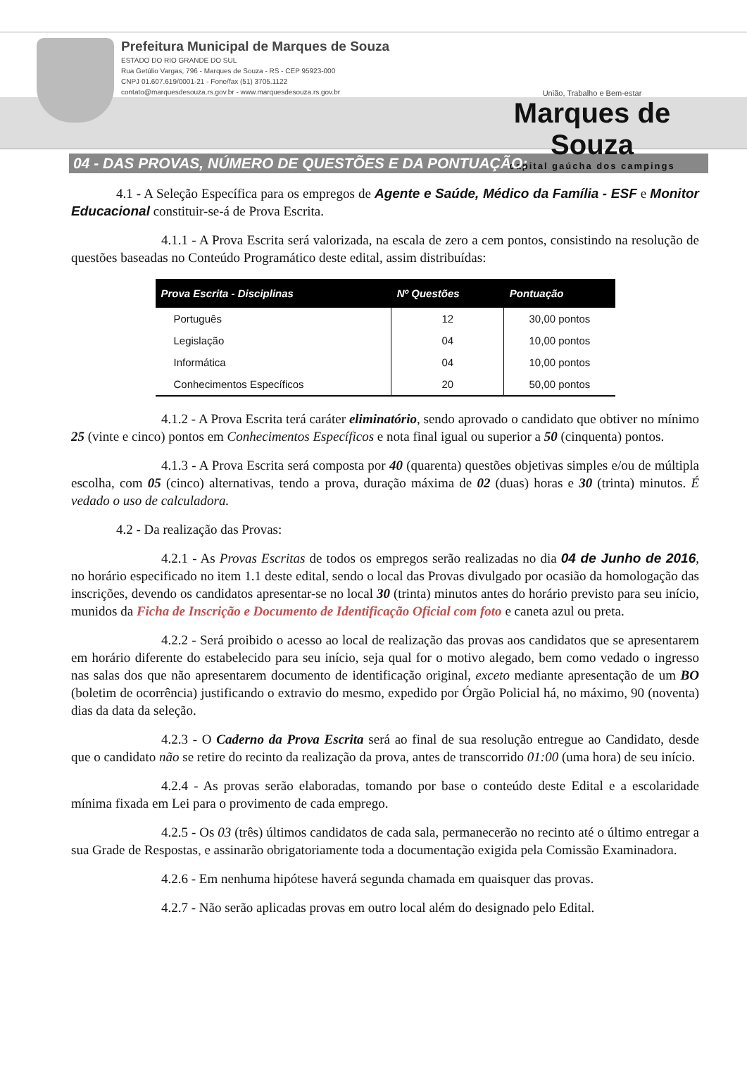Prefeitura Municipal de Marques de Souza
ESTADO DO RIO GRANDE DO SUL
Rua Getúlio Vargas, 796 - Marques de Souza - RS - CEP 95923-000
CNPJ 01.607.619/0001-21 - Fone/fax (51) 3705.1122
contato@marquesdesouza.rs.gov.br - www.marquesdesouza.rs.gov.br
União, Trabalho e Bem-estar
Marques de Souza
capital gaúcha dos campings
04 - DAS PROVAS, NÚMERO DE QUESTÕES E DA PONTUAÇÃO:
4.1 - A Seleção Específica para os empregos de Agente e Saúde, Médico da Família - ESF e Monitor Educacional constituir-se-á de Prova Escrita.
4.1.1 - A Prova Escrita será valorizada, na escala de zero a cem pontos, consistindo na resolução de questões baseadas no Conteúdo Programático deste edital, assim distribuídas:
| Prova Escrita - Disciplinas | Nº Questões | Pontuação |
| --- | --- | --- |
| Português | 12 | 30,00 pontos |
| Legislação | 04 | 10,00 pontos |
| Informática | 04 | 10,00 pontos |
| Conhecimentos Específicos | 20 | 50,00 pontos |
4.1.2 - A Prova Escrita terá caráter eliminatório, sendo aprovado o candidato que obtiver no mínimo 25 (vinte e cinco) pontos em Conhecimentos Específicos e nota final igual ou superior a 50 (cinquenta) pontos.
4.1.3 - A Prova Escrita será composta por 40 (quarenta) questões objetivas simples e/ou de múltipla escolha, com 05 (cinco) alternativas, tendo a prova, duração máxima de 02 (duas) horas e 30 (trinta) minutos. É vedado o uso de calculadora.
4.2 - Da realização das Provas:
4.2.1 - As Provas Escritas de todos os empregos serão realizadas no dia 04 de Junho de 2016, no horário especificado no item 1.1 deste edital, sendo o local das Provas divulgado por ocasião da homologação das inscrições, devendo os candidatos apresentar-se no local 30 (trinta) minutos antes do horário previsto para seu início, munidos da Ficha de Inscrição e Documento de Identificação Oficial com foto e caneta azul ou preta.
4.2.2 - Será proibido o acesso ao local de realização das provas aos candidatos que se apresentarem em horário diferente do estabelecido para seu início, seja qual for o motivo alegado, bem como vedado o ingresso nas salas dos que não apresentarem documento de identificação original, exceto mediante apresentação de um BO (boletim de ocorrência) justificando o extravio do mesmo, expedido por Órgão Policial há, no máximo, 90 (noventa) dias da data da seleção.
4.2.3 - O Caderno da Prova Escrita será ao final de sua resolução entregue ao Candidato, desde que o candidato não se retire do recinto da realização da prova, antes de transcorrido 01:00 (uma hora) de seu início.
4.2.4 - As provas serão elaboradas, tomando por base o conteúdo deste Edital e a escolaridade mínima fixada em Lei para o provimento de cada emprego.
4.2.5 - Os 03 (três) últimos candidatos de cada sala, permanecerão no recinto até o último entregar a sua Grade de Respostas, e assinarão obrigatoriamente toda a documentação exigida pela Comissão Examinadora.
4.2.6 - Em nenhuma hipótese haverá segunda chamada em quaisquer das provas.
4.2.7 - Não serão aplicadas provas em outro local além do designado pelo Edital.